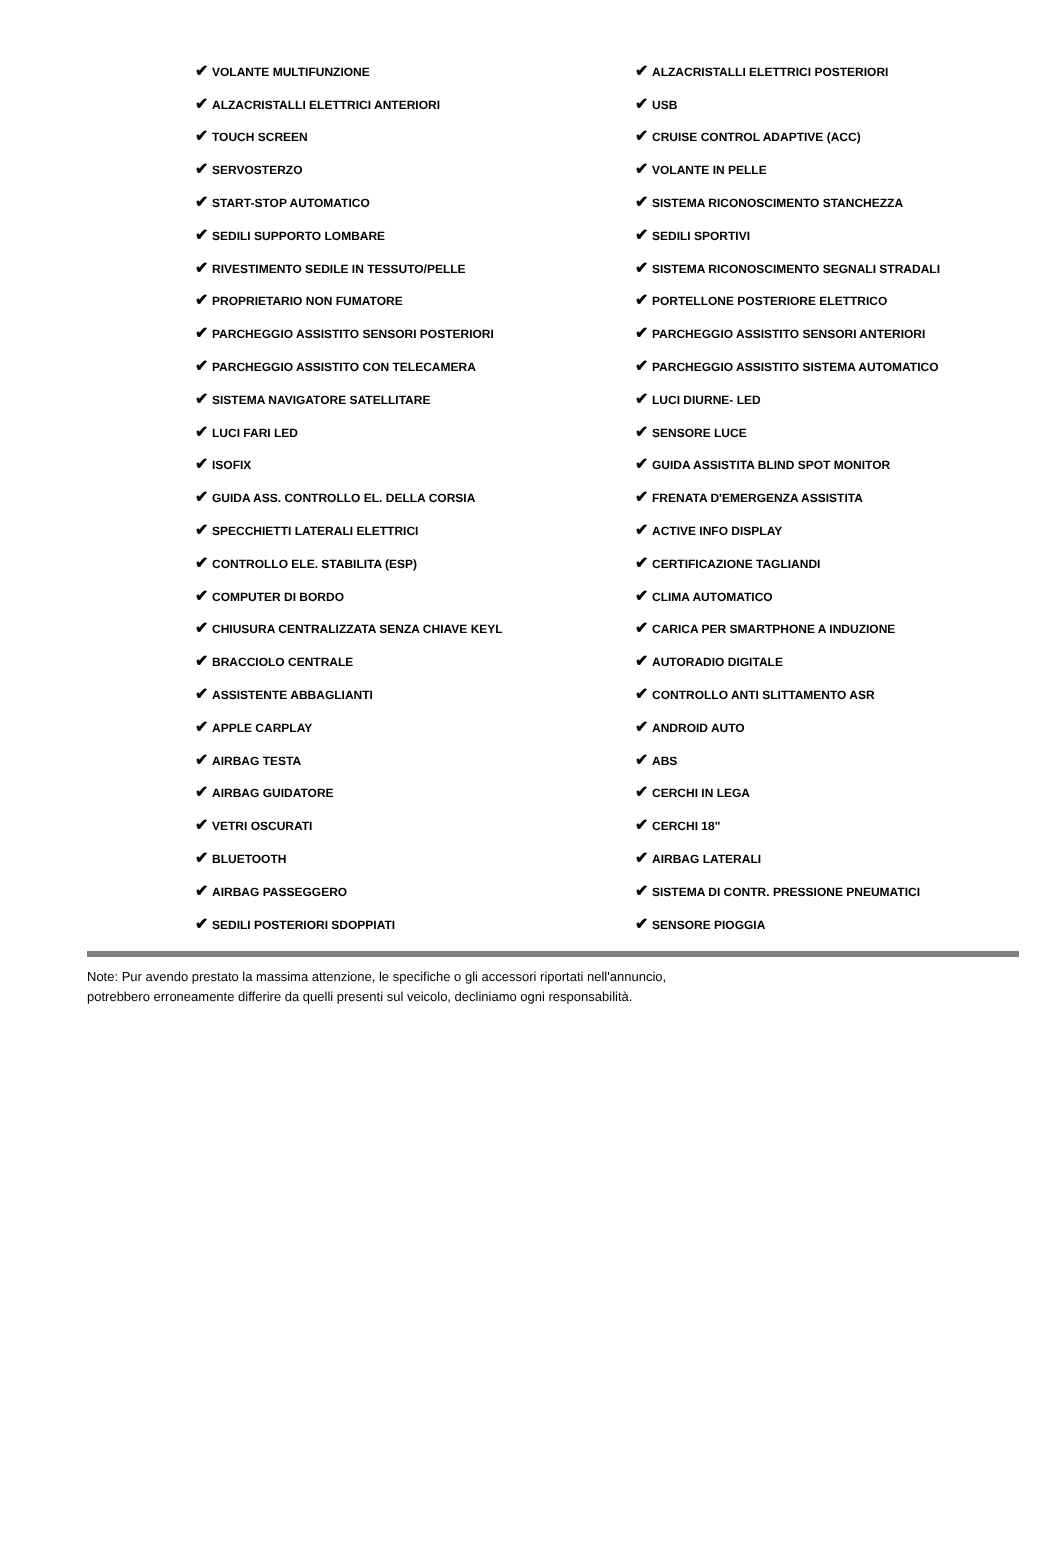| ✔ VOLANTE MULTIFUNZIONE | ✔ ALZACRISTALLI ELETTRICI POSTERIORI |
| ✔ ALZACRISTALLI ELETTRICI ANTERIORI | ✔ USB |
| ✔ TOUCH SCREEN | ✔ CRUISE CONTROL ADAPTIVE (ACC) |
| ✔ SERVOSTERZO | ✔ VOLANTE IN PELLE |
| ✔ START-STOP AUTOMATICO | ✔ SISTEMA RICONOSCIMENTO STANCHEZZA |
| ✔ SEDILI SUPPORTO LOMBARE | ✔ SEDILI SPORTIVI |
| ✔ RIVESTIMENTO SEDILE IN TESSUTO/PELLE | ✔ SISTEMA RICONOSCIMENTO SEGNALI STRADALI |
| ✔ PROPRIETARIO NON FUMATORE | ✔ PORTELLONE POSTERIORE ELETTRICO |
| ✔ PARCHEGGIO ASSISTITO SENSORI POSTERIORI | ✔ PARCHEGGIO ASSISTITO SENSORI ANTERIORI |
| ✔ PARCHEGGIO ASSISTITO CON TELECAMERA | ✔ PARCHEGGIO ASSISTITO SISTEMA AUTOMATICO |
| ✔ SISTEMA NAVIGATORE SATELLITARE | ✔ LUCI DIURNE- LED |
| ✔ LUCI FARI LED | ✔ SENSORE LUCE |
| ✔ ISOFIX | ✔ GUIDA ASSISTITA BLIND SPOT MONITOR |
| ✔ GUIDA ASS. CONTROLLO EL. DELLA CORSIA | ✔ FRENATA D'EMERGENZA ASSISTITA |
| ✔ SPECCHIETTI LATERALI ELETTRICI | ✔ ACTIVE INFO DISPLAY |
| ✔ CONTROLLO ELE. STABILITA (ESP) | ✔ CERTIFICAZIONE TAGLIANDI |
| ✔ COMPUTER DI BORDO | ✔ CLIMA AUTOMATICO |
| ✔ CHIUSURA CENTRALIZZATA SENZA CHIAVE KEYL | ✔ CARICA PER SMARTPHONE A INDUZIONE |
| ✔ BRACCIOLO CENTRALE | ✔ AUTORADIO DIGITALE |
| ✔ ASSISTENTE ABBAGLIANTI | ✔ CONTROLLO ANTI SLITTAMENTO ASR |
| ✔ APPLE CARPLAY | ✔ ANDROID AUTO |
| ✔ AIRBAG TESTA | ✔ ABS |
| ✔ AIRBAG GUIDATORE | ✔ CERCHI IN LEGA |
| ✔ VETRI OSCURATI | ✔ CERCHI 18" |
| ✔ BLUETOOTH | ✔ AIRBAG LATERALI |
| ✔ AIRBAG PASSEGGERO | ✔ SISTEMA DI CONTR. PRESSIONE PNEUMATICI |
| ✔ SEDILI POSTERIORI SDOPPIATI | ✔ SENSORE PIOGGIA |
Note: Pur avendo prestato la massima attenzione, le specifiche o gli accessori riportati nell'annuncio,
potrebbero erroneamente differire da quelli presenti sul veicolo, decliniamo ogni responsabilità.